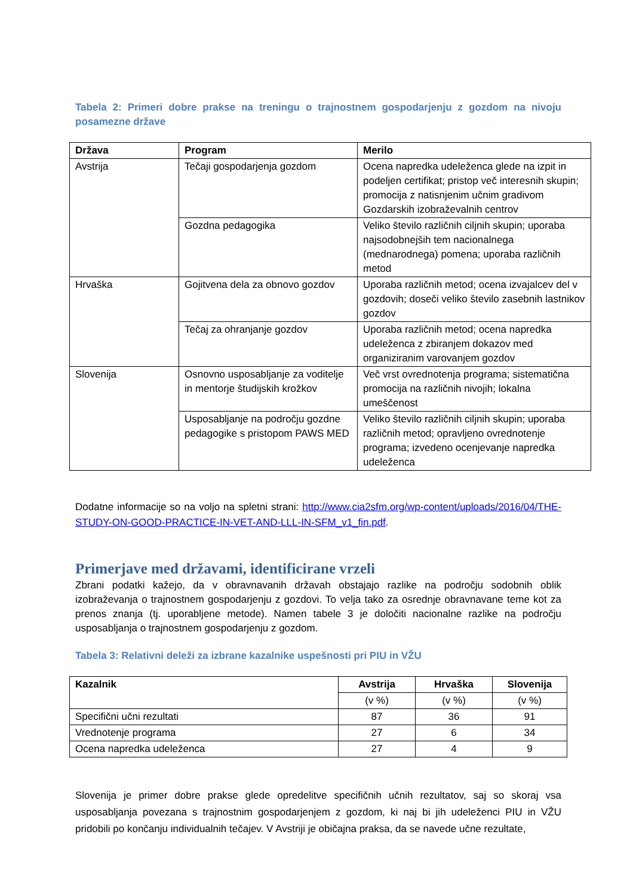Tabela 2: Primeri dobre prakse na treningu o trajnostnem gospodarjenju z gozdom na nivoju posamezne države
| Država | Program | Merilo |
| --- | --- | --- |
| Avstrija | Tečaji gospodarjenja gozdom | Ocena napredka udeleženca glede na izpit in podeljen certifikat; pristop več interesnih skupin; promocija z natisnjenim učnim gradivom Gozdarskih izobraževalnih centrov |
| | Gozdna pedagogika | Veliko število različnih ciljnih skupin; uporaba najsodobnejših tem nacionalnega (mednarodnega) pomena; uporaba različnih metod |
| Hrvaška | Gojitvena dela za obnovo gozdov | Uporaba različnih metod; ocena izvajalcev del v gozdovih; doseči veliko število zasebnih lastnikov gozdov |
| | Tečaj za ohranjanje gozdov | Uporaba različnih metod; ocena napredka udeleženca z zbiranjem dokazov med organiziranim varovanjem gozdov |
| Slovenija | Osnovno usposabljanje za voditelje in mentorje študijskih krožkov | Več vrst ovrednotenja programa; sistematična promocija na različnih nivojih; lokalna umeščenost |
| | Usposabljanje na področju gozdne pedagogike s pristopom PAWS MED | Veliko število različnih ciljnih skupin; uporaba različnih metod; opravljeno ovrednotenje programa; izvedeno ocenjevanje napredka udeleženca |
Dodatne informacije so na voljo na spletni strani: http://www.cia2sfm.org/wp-content/uploads/2016/04/THE-STUDY-ON-GOOD-PRACTICE-IN-VET-AND-LLL-IN-SFM_v1_fin.pdf.
Primerjave med državami, identificirane vrzeli
Zbrani podatki kažejo, da v obravnavanih državah obstajajo razlike na področju sodobnih oblik izobraževanja o trajnostnem gospodarjenju z gozdovi. To velja tako za osrednje obravnavane teme kot za prenos znanja (tj. uporabljene metode). Namen tabele 3 je določiti nacionalne razlike na področju usposabljanja o trajnostnem gospodarjenju z gozdom.
Tabela 3: Relativni deleži za izbrane kazalnike uspešnosti pri PIU in VŽU
| Kazalnik | Avstrija | Hrvaška | Slovenija |
| --- | --- | --- | --- |
| | (v %) | (v %) | (v %) |
| Specifični učni rezultati | 87 | 36 | 91 |
| Vrednotenje programa | 27 | 6 | 34 |
| Ocena napredka udeleženca | 27 | 4 | 9 |
Slovenija je primer dobre prakse glede opredelitve specifičnih učnih rezultatov, saj so skoraj vsa usposabljanja povezana s trajnostnim gospodarjenjem z gozdom, ki naj bi jih udeleženci PIU in VŽU pridobili po končanju individualnih tečajev. V Avstriji je običajna praksa, da se navede učne rezultate,